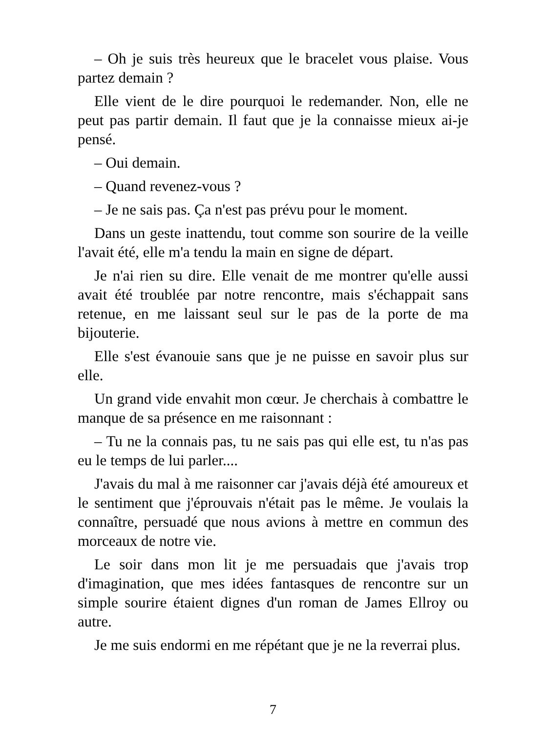– Oh je suis très heureux que le bracelet vous plaise. Vous partez demain ?
Elle vient de le dire pourquoi le redemander. Non, elle ne peut pas partir demain. Il faut que je la connaisse mieux ai-je pensé.
– Oui demain.
– Quand revenez-vous ?
– Je ne sais pas. Ça n'est pas prévu pour le moment.
Dans un geste inattendu, tout comme son sourire de la veille l'avait été, elle m'a tendu la main en signe de départ.
Je n'ai rien su dire. Elle venait de me montrer qu'elle aussi avait été troublée par notre rencontre, mais s'échappait sans retenue, en me laissant seul sur le pas de la porte de ma bijouterie.
Elle s'est évanouie sans que je ne puisse en savoir plus sur elle.
Un grand vide envahit mon cœur. Je cherchais à combattre le manque de sa présence en me raisonnant :
– Tu ne la connais pas, tu ne sais pas qui elle est, tu n'as pas eu le temps de lui parler....
J'avais du mal à me raisonner car j'avais déjà été amoureux et le sentiment que j'éprouvais n'était pas le même. Je voulais la connaître, persuadé que nous avions à mettre en commun des morceaux de notre vie.
Le soir dans mon lit je me persuadais que j'avais trop d'imagination, que mes idées fantasques de rencontre sur un simple sourire étaient dignes d'un roman de James Ellroy ou autre.
Je me suis endormi en me répétant que je ne la reverrai plus.
7